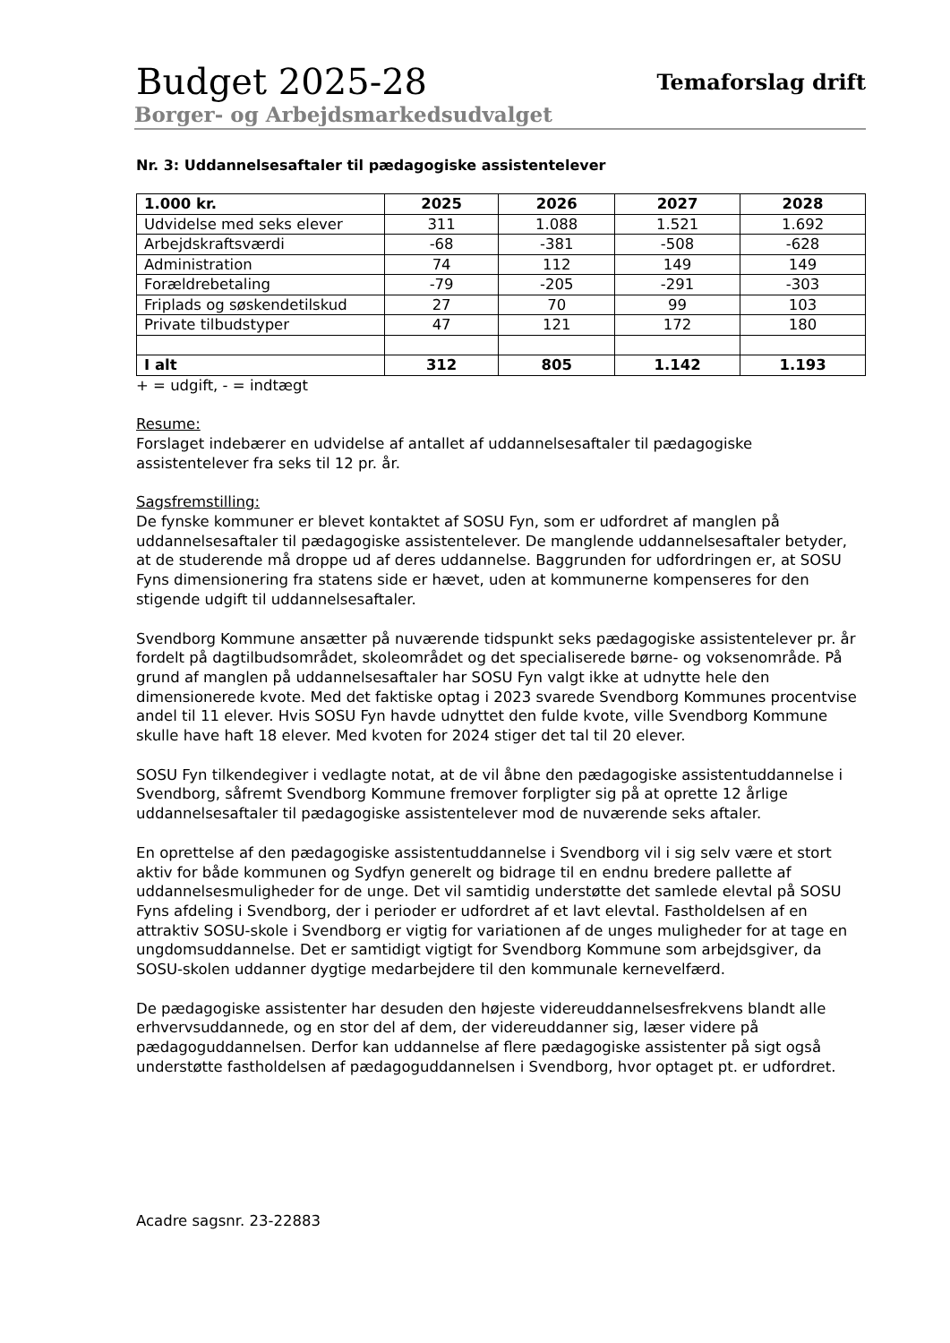Budget 2025-28
Temaforslag drift
Borger- og Arbejdsmarkedsudvalget
Nr. 3: Uddannelsesaftaler til pædagogiske assistentelever
| 1.000 kr. | 2025 | 2026 | 2027 | 2028 |
| --- | --- | --- | --- | --- |
| Udvidelse med seks elever | 311 | 1.088 | 1.521 | 1.692 |
| Arbejdskraftsværdi | -68 | -381 | -508 | -628 |
| Administration | 74 | 112 | 149 | 149 |
| Forældrebetaling | -79 | -205 | -291 | -303 |
| Friplads og søskendetilskud | 27 | 70 | 99 | 103 |
| Private tilbudstyper | 47 | 121 | 172 | 180 |
| I alt | 312 | 805 | 1.142 | 1.193 |
+ = udgift, - = indtægt
Resume:
Forslaget indebærer en udvidelse af antallet af uddannelsesaftaler til pædagogiske assistentelever fra seks til 12 pr. år.
Sagsfremstilling:
De fynske kommuner er blevet kontaktet af SOSU Fyn, som er udfordret af manglen på uddannelsesaftaler til pædagogiske assistentelever. De manglende uddannelsesaftaler betyder, at de studerende må droppe ud af deres uddannelse. Baggrunden for udfordringen er, at SOSU Fyns dimensionering fra statens side er hævet, uden at kommunerne kompenseres for den stigende udgift til uddannelsesaftaler.
Svendborg Kommune ansætter på nuværende tidspunkt seks pædagogiske assistentelever pr. år fordelt på dagtilbudsområdet, skoleområdet og det specialiserede børne- og voksenområde. På grund af manglen på uddannelsesaftaler har SOSU Fyn valgt ikke at udnytte hele den dimensionerede kvote. Med det faktiske optag i 2023 svarede Svendborg Kommunes procentvise andel til 11 elever. Hvis SOSU Fyn havde udnyttet den fulde kvote, ville Svendborg Kommune skulle have haft 18 elever. Med kvoten for 2024 stiger det tal til 20 elever.
SOSU Fyn tilkendegiver i vedlagte notat, at de vil åbne den pædagogiske assistentuddannelse i Svendborg, såfremt Svendborg Kommune fremover forpligter sig på at oprette 12 årlige uddannelsesaftaler til pædagogiske assistentelever mod de nuværende seks aftaler.
En oprettelse af den pædagogiske assistentuddannelse i Svendborg vil i sig selv være et stort aktiv for både kommunen og Sydfyn generelt og bidrage til en endnu bredere pallette af uddannelsesmuligheder for de unge. Det vil samtidig understøtte det samlede elevtal på SOSU Fyns afdeling i Svendborg, der i perioder er udfordret af et lavt elevtal. Fastholdelsen af en attraktiv SOSU-skole i Svendborg er vigtig for variationen af de unges muligheder for at tage en ungdomsuddannelse. Det er samtidigt vigtigt for Svendborg Kommune som arbejdsgiver, da SOSU-skolen uddanner dygtige medarbejdere til den kommunale kernevelfærd.
De pædagogiske assistenter har desuden den højeste videreuddannelsesfrekvens blandt alle erhvervsuddannede, og en stor del af dem, der videreuddanner sig, læser videre på pædagoguddannelsen. Derfor kan uddannelse af flere pædagogiske assistenter på sigt også understøtte fastholdelsen af pædagoguddannelsen i Svendborg, hvor optaget pt. er udfordret.
Acadre sagsnr. 23-22883